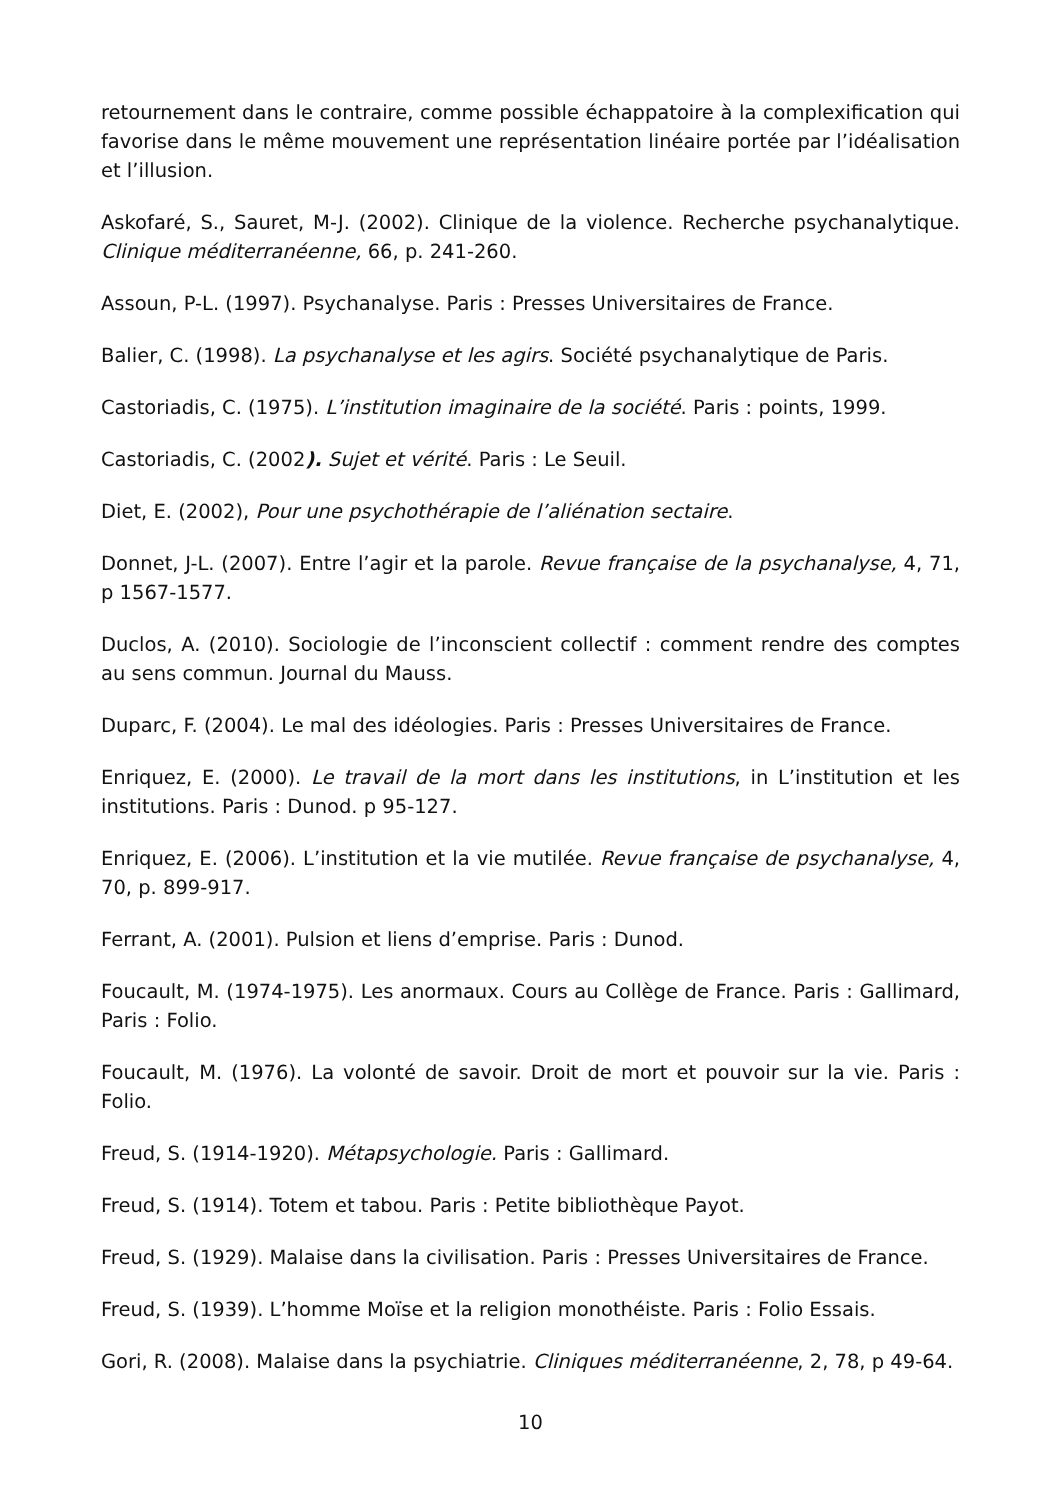retournement dans le contraire, comme possible échappatoire à la complexification qui favorise dans le même mouvement une représentation linéaire portée par l’idéalisation et l’illusion.
Askofaré, S., Sauret, M-J. (2002). Clinique de la violence. Recherche psychanalytique. Clinique méditerranéenne, 66, p. 241-260.
Assoun, P-L. (1997). Psychanalyse. Paris : Presses Universitaires de France.
Balier, C. (1998). La psychanalyse et les agirs. Société psychanalytique de Paris.
Castoriadis, C. (1975). L’institution imaginaire de la société. Paris : points, 1999.
Castoriadis, C. (2002). Sujet et vérité. Paris : Le Seuil.
Diet, E. (2002), Pour une psychothérapie de l’aliénation sectaire.
Donnet, J-L. (2007). Entre l’agir et la parole. Revue française de la psychanalyse, 4, 71, p 1567-1577.
Duclos, A. (2010). Sociologie de l’inconscient collectif : comment rendre des comptes au sens commun. Journal du Mauss.
Duparc, F. (2004). Le mal des idéologies. Paris : Presses Universitaires de France.
Enriquez, E. (2000). Le travail de la mort dans les institutions, in L’institution et les institutions. Paris : Dunod. p 95-127.
Enriquez, E. (2006). L’institution et la vie mutilée. Revue française de psychanalyse, 4, 70, p. 899-917.
Ferrant, A. (2001). Pulsion et liens d’emprise. Paris : Dunod.
Foucault, M. (1974-1975). Les anormaux. Cours au Collège de France. Paris : Gallimard, Paris : Folio.
Foucault, M. (1976). La volonté de savoir. Droit de mort et pouvoir sur la vie. Paris : Folio.
Freud, S. (1914-1920). Métapsychologie. Paris : Gallimard.
Freud, S. (1914). Totem et tabou. Paris : Petite bibliothèque Payot.
Freud, S. (1929). Malaise dans la civilisation. Paris : Presses Universitaires de France.
Freud, S. (1939). L’homme Moïse et la religion monothéiste. Paris : Folio Essais.
Gori, R. (2008). Malaise dans la psychiatrie. Cliniques méditerranéenne, 2, 78, p 49-64.
10